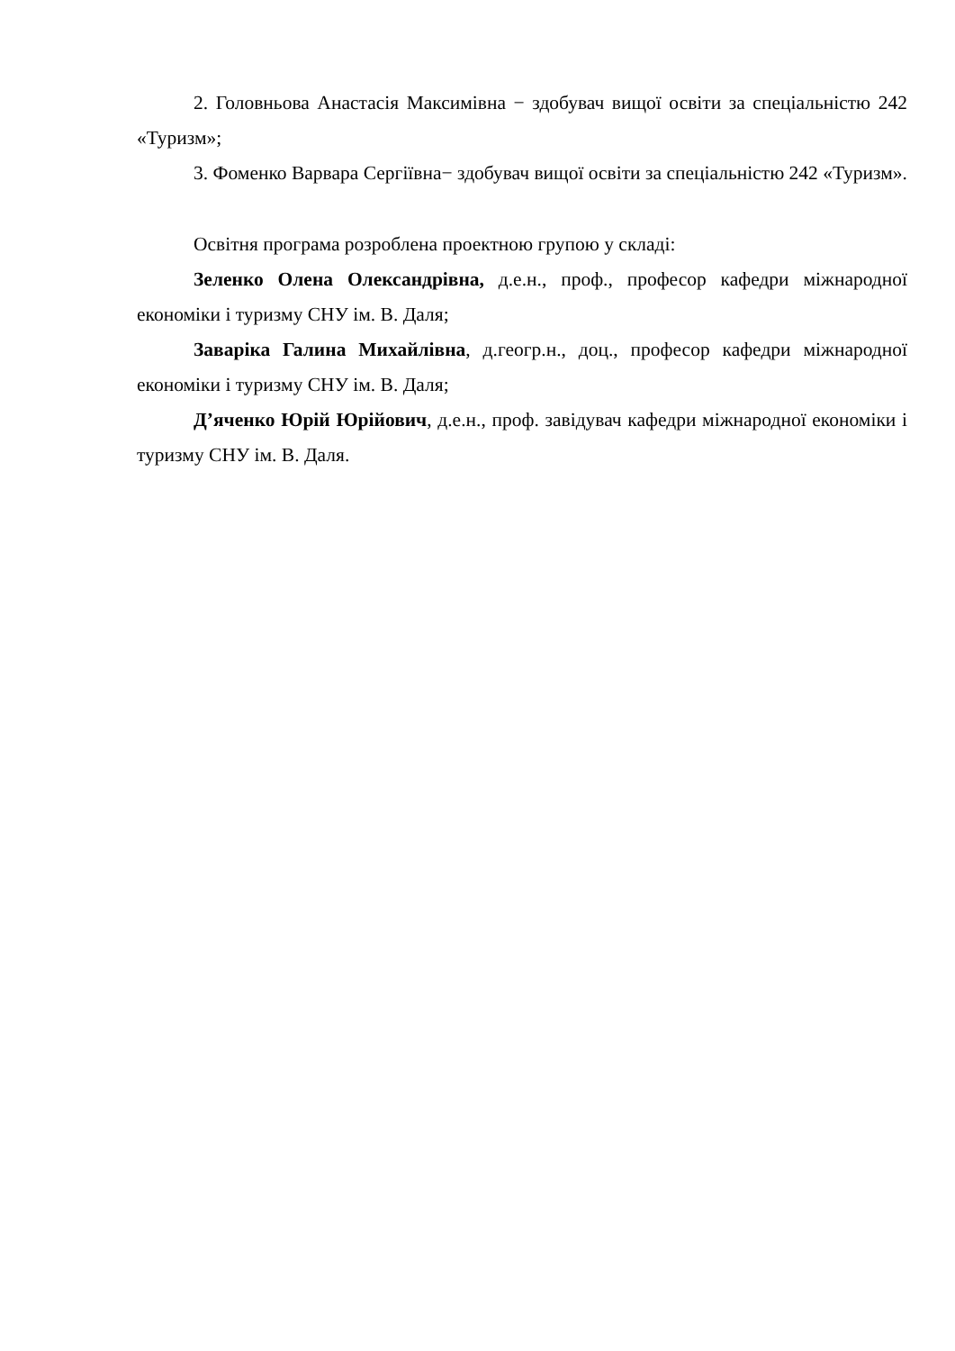2. Головньова Анастасія Максимівна − здобувач вищої освіти за спеціальністю 242 «Туризм»;
3. Фоменко Варвара Сергіївна− здобувач вищої освіти за спеціальністю 242 «Туризм».
Освітня програма розроблена проектною групою у складі:
Зеленко Олена Олександрівна, д.е.н., проф., професор кафедри міжнародної економіки і туризму СНУ ім. В. Даля;
Заваріка Галина Михайлівна, д.геогр.н., доц., професор кафедри міжнародної економіки і туризму СНУ ім. В. Даля;
Д’яченко Юрій Юрійович, д.е.н., проф. завідувач кафедри міжнародної економіки і туризму СНУ ім. В. Даля.